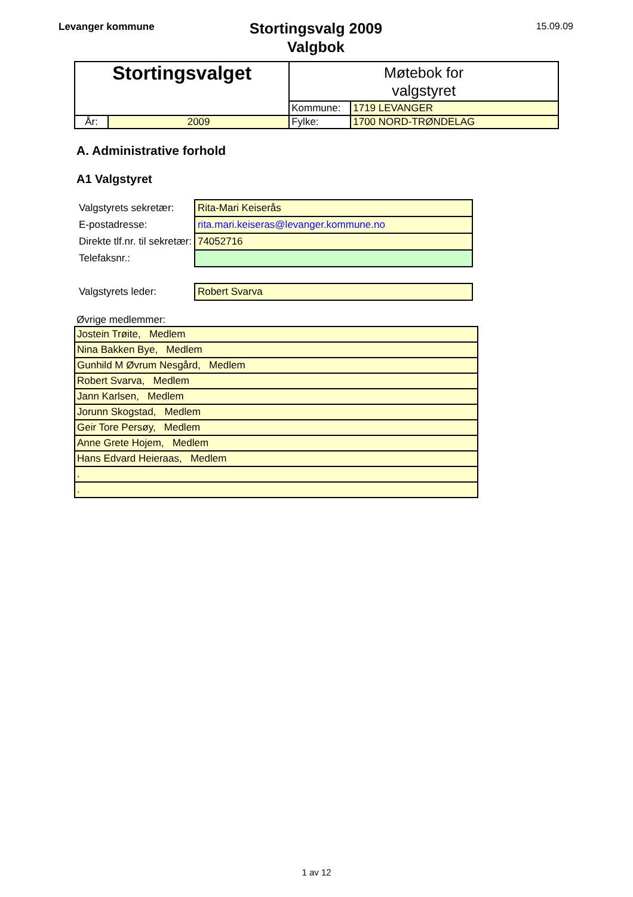Levanger kommune
Stortingsvalg 2009
Valgbok
15.09.09
| Stortingsvalget | | Møtebok for valgstyret | |
| | | Kommune: | 1719 LEVANGER |
| År: | 2009 | Fylke: | 1700 NORD-TRØNDELAG |
A. Administrative forhold
A1 Valgstyret
| Valgstyrets sekretær: | Rita-Mari Keiserås |
| E-postadresse: | rita.mari.keiseras@levanger.kommune.no |
| Direkte tlf.nr. til sekretær: | 74052716 |
| Telefaksnr.: | |
| Valgstyrets leder: | Robert Svarva |
Øvrige medlemmer:
| Jostein Trøite, Medlem |
| Nina Bakken Bye, Medlem |
| Gunhild M Øvrum Nesgård, Medlem |
| Robert Svarva, Medlem |
| Jann Karlsen, Medlem |
| Jorunn Skogstad, Medlem |
| Geir Tore Persøy, Medlem |
| Anne Grete Hojem, Medlem |
| Hans Edvard Heieraas, Medlem |
| . |
| . |
1 av 12